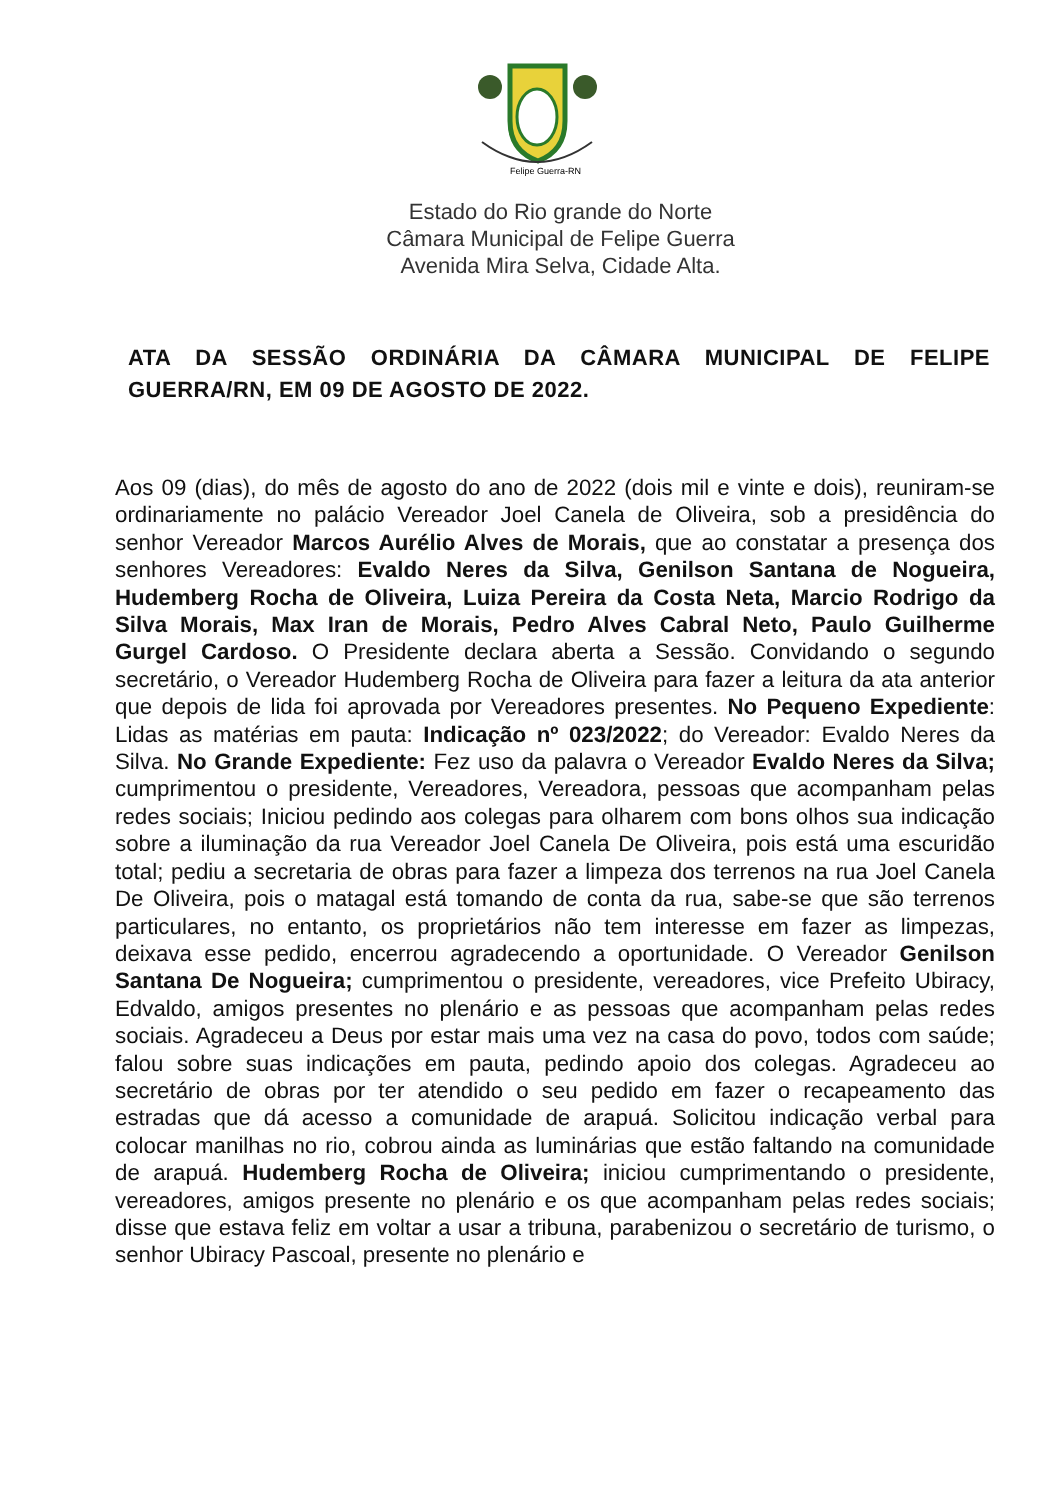Felipe Guerra-RN
Estado do Rio grande do Norte
Câmara Municipal de Felipe Guerra
Avenida Mira Selva, Cidade Alta.
ATA DA SESSÃO ORDINÁRIA DA CÂMARA MUNICIPAL DE FELIPE GUERRA/RN, EM 09 DE AGOSTO DE 2022.
Aos 09 (dias), do mês de agosto do ano de 2022 (dois mil e vinte e dois), reuniram-se ordinariamente no palácio Vereador Joel Canela de Oliveira, sob a presidência do senhor Vereador Marcos Aurélio Alves de Morais, que ao constatar a presença dos senhores Vereadores: Evaldo Neres da Silva, Genilson Santana de Nogueira, Hudemberg Rocha de Oliveira, Luiza Pereira da Costa Neta, Marcio Rodrigo da Silva Morais, Max Iran de Morais, Pedro Alves Cabral Neto, Paulo Guilherme Gurgel Cardoso. O Presidente declara aberta a Sessão. Convidando o segundo secretário, o Vereador Hudemberg Rocha de Oliveira para fazer a leitura da ata anterior que depois de lida foi aprovada por Vereadores presentes. No Pequeno Expediente: Lidas as matérias em pauta: Indicação nº 023/2022; do Vereador: Evaldo Neres da Silva. No Grande Expediente: Fez uso da palavra o Vereador Evaldo Neres da Silva; cumprimentou o presidente, Vereadores, Vereadora, pessoas que acompanham pelas redes sociais; Iniciou pedindo aos colegas para olharem com bons olhos sua indicação sobre a iluminação da rua Vereador Joel Canela De Oliveira, pois está uma escuridão total; pediu a secretaria de obras para fazer a limpeza dos terrenos na rua Joel Canela De Oliveira, pois o matagal está tomando de conta da rua, sabe-se que são terrenos particulares, no entanto, os proprietários não tem interesse em fazer as limpezas, deixava esse pedido, encerrou agradecendo a oportunidade. O Vereador Genilson Santana De Nogueira; cumprimentou o presidente, vereadores, vice Prefeito Ubiracy, Edvaldo, amigos presentes no plenário e as pessoas que acompanham pelas redes sociais. Agradeceu a Deus por estar mais uma vez na casa do povo, todos com saúde; falou sobre suas indicações em pauta, pedindo apoio dos colegas. Agradeceu ao secretário de obras por ter atendido o seu pedido em fazer o recapeamento das estradas que dá acesso a comunidade de arapuá. Solicitou indicação verbal para colocar manilhas no rio, cobrou ainda as luminárias que estão faltando na comunidade de arapuá. Hudemberg Rocha de Oliveira; iniciou cumprimentando o presidente, vereadores, amigos presente no plenário e os que acompanham pelas redes sociais; disse que estava feliz em voltar a usar a tribuna, parabenizou o secretário de turismo, o senhor Ubiracy Pascoal, presente no plenário e